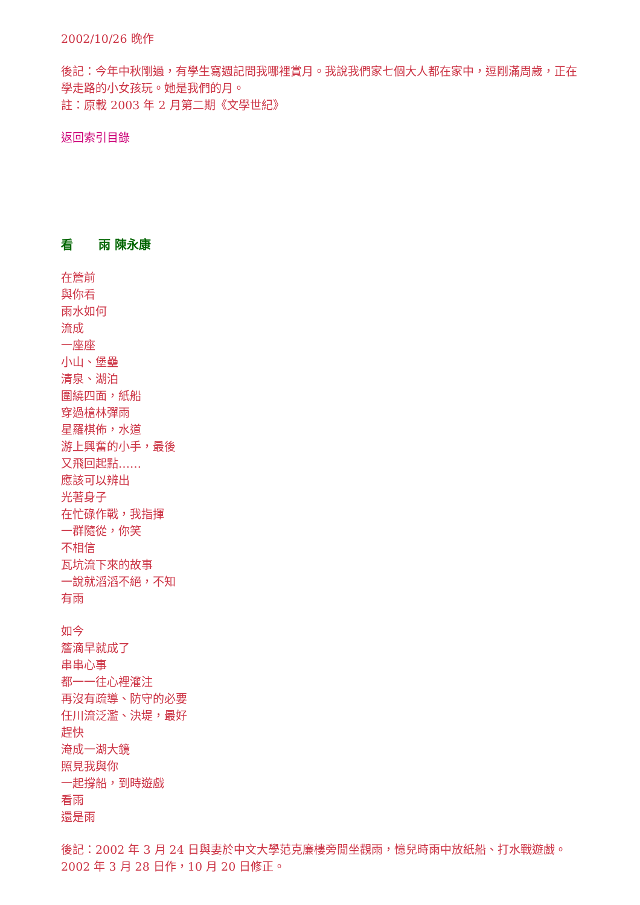2002/10/26 晚作
後記：今年中秋剛過，有學生寫週記問我哪裡賞月。我說我們家七個大人都在家中，逗剛滿周歲，正在學走路的小女孩玩。她是我們的月。
註：原載 2003 年 2 月第二期《文學世紀》
返回索引目錄
看 雨 陳永康
在簷前
與你看
雨水如何
流成
一座座
小山、堡壘
清泉、湖泊
圍繞四面，紙船
穿過槍林彈雨
星羅棋佈，水道
游上興奮的小手，最後
又飛回起點……
應該可以辨出
光著身子
在忙碌作戰，我指揮
一群隨從，你笑
不相信
瓦坑流下來的故事
一說就滔滔不絕，不知
有雨
如今
簷滴早就成了
串串心事
都一一往心裡灌注
再沒有疏導、防守的必要
任川流泛濫、決堤，最好
趕快
淹成一湖大鏡
照見我與你
一起撐船，到時遊戲
看雨
還是雨
後記：2002 年 3 月 24 日與妻於中文大學范克廉樓旁閒坐觀雨，憶兒時雨中放紙船、打水戰遊戲。2002 年 3 月 28 日作，10 月 20 日修正。